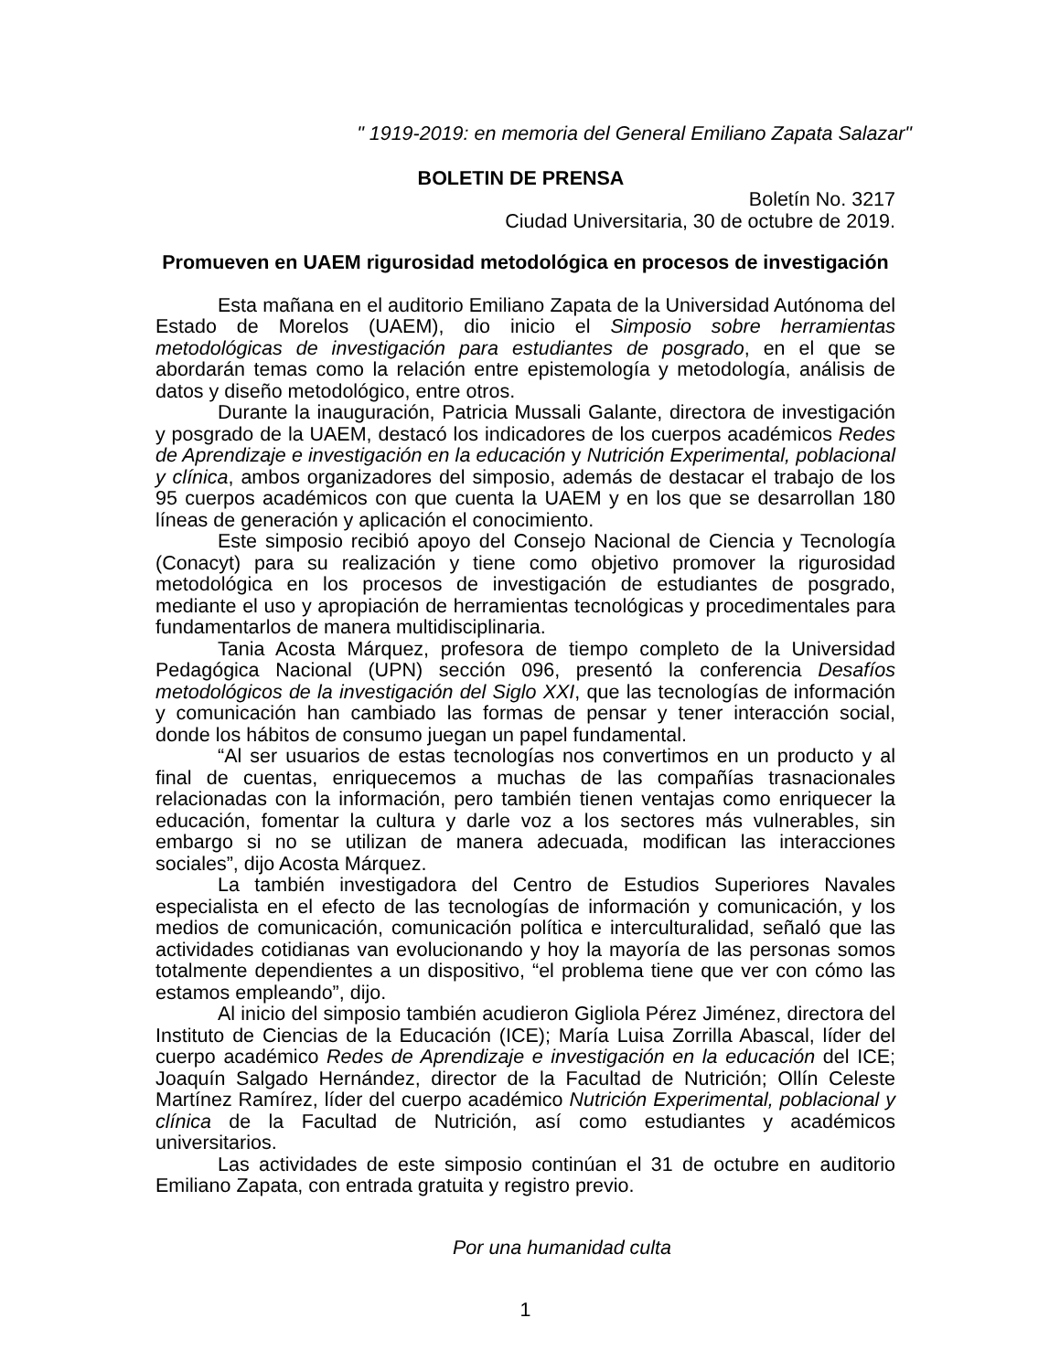" 1919-2019: en memoria del General Emiliano Zapata Salazar"
BOLETIN DE PRENSA
Boletín No. 3217
Ciudad Universitaria, 30 de octubre de 2019.
Promueven en UAEM rigurosidad metodológica en procesos de investigación
Esta mañana en el auditorio Emiliano Zapata de la Universidad Autónoma del Estado de Morelos (UAEM), dio inicio el Simposio sobre herramientas metodológicas de investigación para estudiantes de posgrado, en el que se abordarán temas como la relación entre epistemología y metodología, análisis de datos y diseño metodológico, entre otros.
Durante la inauguración, Patricia Mussali Galante, directora de investigación y posgrado de la UAEM, destacó los indicadores de los cuerpos académicos Redes de Aprendizaje e investigación en la educación y Nutrición Experimental, poblacional y clínica, ambos organizadores del simposio, además de destacar el trabajo de los 95 cuerpos académicos con que cuenta la UAEM y en los que se desarrollan 180 líneas de generación y aplicación el conocimiento.
Este simposio recibió apoyo del Consejo Nacional de Ciencia y Tecnología (Conacyt) para su realización y tiene como objetivo promover la rigurosidad metodológica en los procesos de investigación de estudiantes de posgrado, mediante el uso y apropiación de herramientas tecnológicas y procedimentales para fundamentarlos de manera multidisciplinaria.
Tania Acosta Márquez, profesora de tiempo completo de la Universidad Pedagógica Nacional (UPN) sección 096, presentó la conferencia Desafíos metodológicos de la investigación del Siglo XXI, que las tecnologías de información y comunicación han cambiado las formas de pensar y tener interacción social, donde los hábitos de consumo juegan un papel fundamental.
“Al ser usuarios de estas tecnologías nos convertimos en un producto y al final de cuentas, enriquecemos a muchas de las compañías trasnacionales relacionadas con la información, pero también tienen ventajas como enriquecer la educación, fomentar la cultura y darle voz a los sectores más vulnerables, sin embargo si no se utilizan de manera adecuada, modifican las interacciones sociales”, dijo Acosta Márquez.
La también investigadora del Centro de Estudios Superiores Navales especialista en el efecto de las tecnologías de información y comunicación, y los medios de comunicación, comunicación política e interculturalidad, señaló que las actividades cotidianas van evolucionando y hoy la mayoría de las personas somos totalmente dependientes a un dispositivo, “el problema tiene que ver con cómo las estamos empleando”, dijo.
Al inicio del simposio también acudieron Gigliola Pérez Jiménez, directora del Instituto de Ciencias de la Educación (ICE); María Luisa Zorrilla Abascal, líder del cuerpo académico Redes de Aprendizaje e investigación en la educación del ICE; Joaquín Salgado Hernández, director de la Facultad de Nutrición; Ollín Celeste Martínez Ramírez, líder del cuerpo académico Nutrición Experimental, poblacional y clínica de la Facultad de Nutrición, así como estudiantes y académicos universitarios.
Las actividades de este simposio continúan el 31 de octubre en auditorio Emiliano Zapata, con entrada gratuita y registro previo.
Por una humanidad culta
1